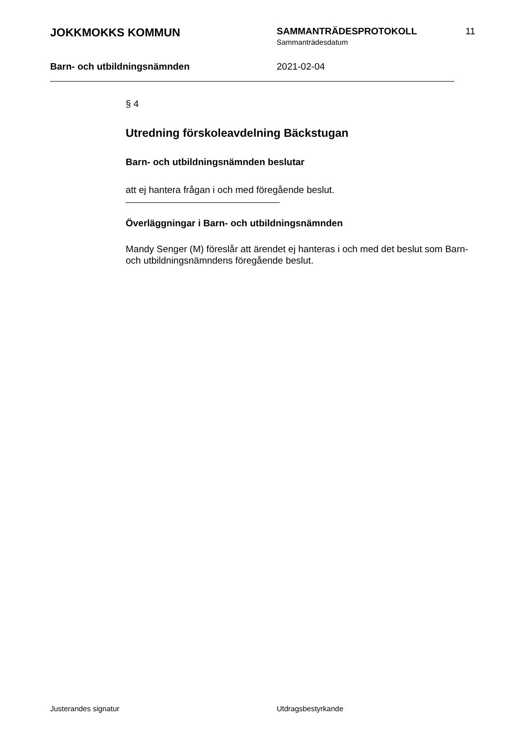JOKKMOKKS KOMMUN
SAMMANTRÄDESPROTOKOLL
Sammanträdesdatum
11
Barn- och utbildningsnämnden 2021-02-04
§ 4
Utredning förskoleavdelning Bäckstugan
Barn- och utbildningsnämnden beslutar
att ej hantera frågan i och med föregående beslut.
Överläggningar i Barn- och utbildningsnämnden
Mandy Senger (M) föreslår att ärendet ej hanteras i och med det beslut som Barn- och utbildningsnämndens föregående beslut.
Justerandes signatur Utdragsbestyrkande